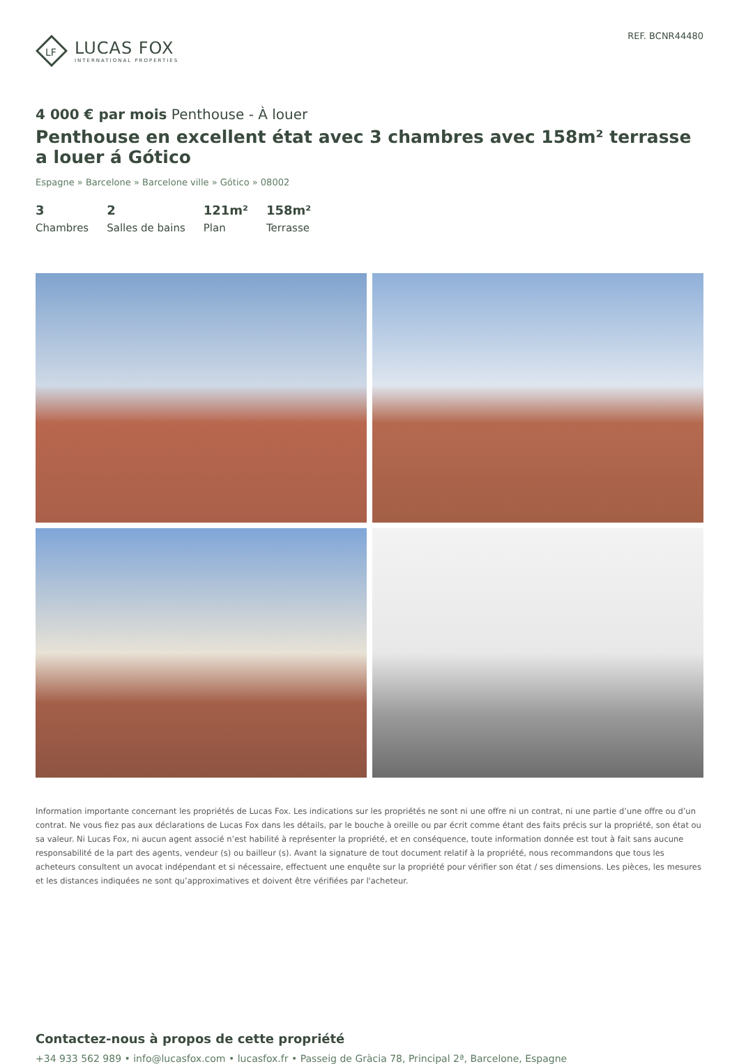LF
LUCAS FOX
INTERNATIONAL PROPERTIES
REF. BCNR44480
4 000 € par mois Penthouse - À louer
Penthouse en excellent état avec 3 chambres avec 158m² terrasse a louer á Gótico
Espagne » Barcelone » Barcelone ville » Gótico » 08002
3
Chambres
2
Salles de bains
121m²
Plan
158m²
Terrasse
Information importante concernant les propriétés de Lucas Fox. Les indications sur les propriétés ne sont ni une offre ni un contrat, ni une partie d’une offre ou d’un contrat. Ne vous fiez pas aux déclarations de Lucas Fox dans les détails, par le bouche à oreille ou par écrit comme étant des faits précis sur la propriété, son état ou sa valeur. Ni Lucas Fox, ni aucun agent associé n’est habilité à représenter la propriété, et en conséquence, toute information donnée est tout à fait sans aucune responsabilité de la part des agents, vendeur (s) ou bailleur (s). Avant la signature de tout document relatif à la propriété, nous recommandons que tous les acheteurs consultent un avocat indépendant et si nécessaire, effectuent une enquête sur la propriété pour vérifier son état / ses dimensions. Les pièces, les mesures et les distances indiquées ne sont qu’approximatives et doivent être vérifiées par l'acheteur.
Contactez-nous à propos de cette propriété
+34 933 562 989 • info@lucasfox.com • lucasfox.fr • Passeig de Gràcia 78, Principal 2ª, Barcelone, Espagne